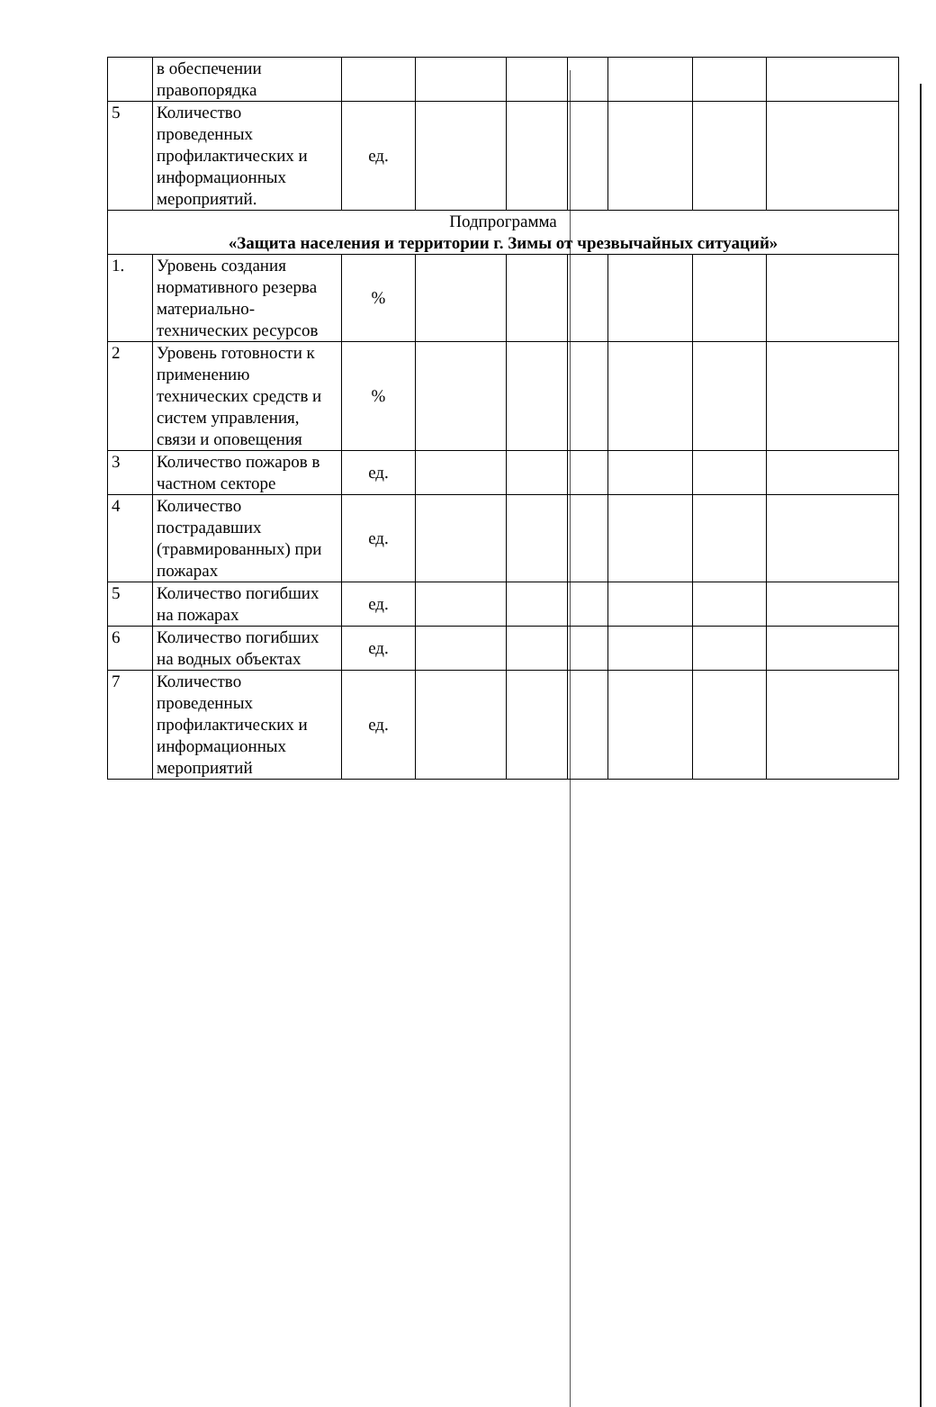| | в обеспечении правопорядка | | | | | | | |
| 5 | Количество проведенных профилактических и информационных мероприятий. | ед. | | | | | | |
| Подпрограмма «Защита населения и территории г. Зимы от чрезвычайных ситуаций» | | | | | | | | |
| 1. | Уровень создания нормативного резерва материально-технических ресурсов | % | | | | | | |
| 2 | Уровень готовности к применению технических средств и систем управления, связи и оповещения | % | | | | | | |
| 3 | Количество пожаров в частном секторе | ед. | | | | | | |
| 4 | Количество пострадавших (травмированных) при пожарах | ед. | | | | | | |
| 5 | Количество погибших на пожарах | ед. | | | | | | |
| 6 | Количество погибших на водных объектах | ед. | | | | | | |
| 7 | Количество проведенных профилактических и информационных мероприятий | ед. | | | | | | |